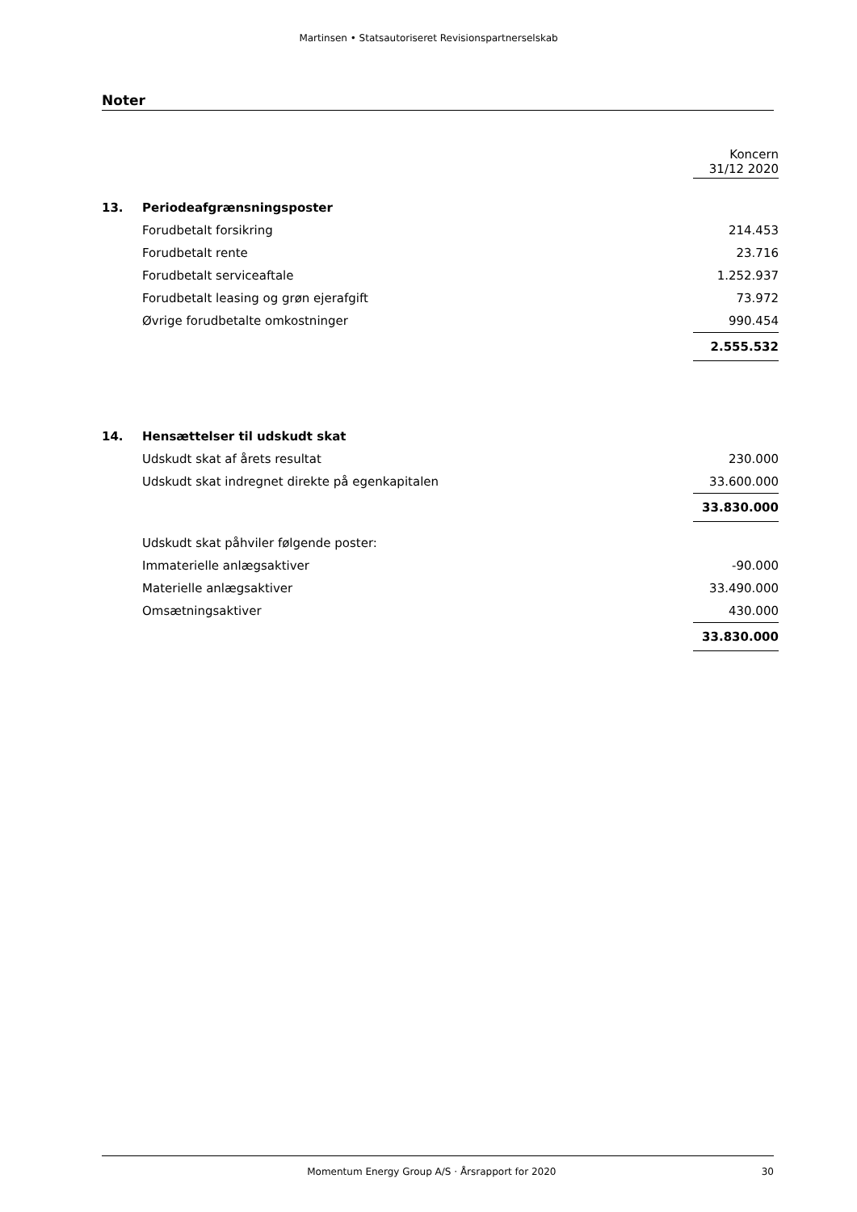Martinsen • Statsautoriseret Revisionspartnerselskab
Noter
| | | Koncern 31/12 2020 |
| 13. | Periodeafgrænsningsposter | |
| | Forudbetalt forsikring | 214.453 |
| | Forudbetalt rente | 23.716 |
| | Forudbetalt serviceaftale | 1.252.937 |
| | Forudbetalt leasing og grøn ejerafgift | 73.972 |
| | Øvrige forudbetalte omkostninger | 990.454 |
| | | 2.555.532 |
| 14. | Hensættelser til udskudt skat | |
| | Udskudt skat af årets resultat | 230.000 |
| | Udskudt skat indregnet direkte på egenkapitalen | 33.600.000 |
| | | 33.830.000 |
| | Udskudt skat påhviler følgende poster: | |
| | Immaterielle anlægsaktiver | -90.000 |
| | Materielle anlægsaktiver | 33.490.000 |
| | Omsætningsaktiver | 430.000 |
| | | 33.830.000 |
Momentum Energy Group A/S · Årsrapport for 2020 30